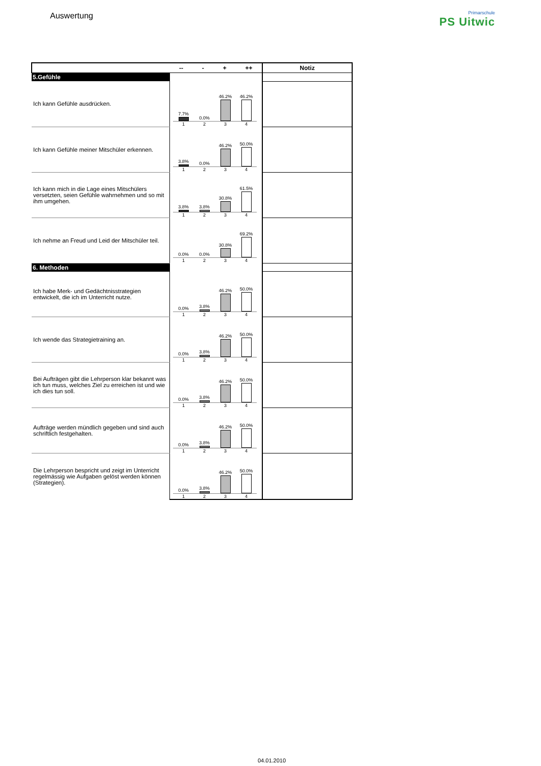Auswertung
Primarschule
PS Uitwic
| | -- - + ++ | Notiz |
| --- | --- | --- |
| 5.Gefühle | | |
| Ich kann Gefühle ausdrücken. | 7.7% 0.0% 46.2% 46.2% 1 2 3 4 | |
| Ich kann Gefühle meiner Mitschüler erkennen. | 3.8% 0.0% 46.2% 50.0% 1 2 3 4 | |
| Ich kann mich in die Lage eines Mitschülers versetzten, seien Gefühle wahrnehmen und so mit ihm umgehen. | 3.8% 3.8% 30.8% 61.5% 1 2 3 4 | |
| Ich nehme an Freud und Leid der Mitschüler teil. | 0.0% 0.0% 30.8% 69.2% 1 2 3 4 | |
| 6. Methoden | | |
| Ich habe Merk- und Gedächtnisstrategien entwickelt, die ich im Unterricht nutze. | 0.0% 3.8% 46.2% 50.0% 1 2 3 4 | |
| Ich wende das Strategietraining an. | 0.0% 3.8% 46.2% 50.0% 1 2 3 4 | |
| Bei Aufträgen gibt die Lehrperson klar bekannt was ich tun muss, welches Ziel zu erreichen ist und wie ich dies tun soll. | 0.0% 3.8% 46.2% 50.0% 1 2 3 4 | |
| Aufträge werden mündlich gegeben und sind auch schriftlich festgehalten. | 0.0% 3.8% 46.2% 50.0% 1 2 3 4 | |
| Die Lehrperson bespricht und zeigt im Unterricht regelmässig wie Aufgaben gelöst werden können (Strategien). | 0.0% 3.8% 46.2% 50.0% 1 2 3 4 | |
04.01.2010